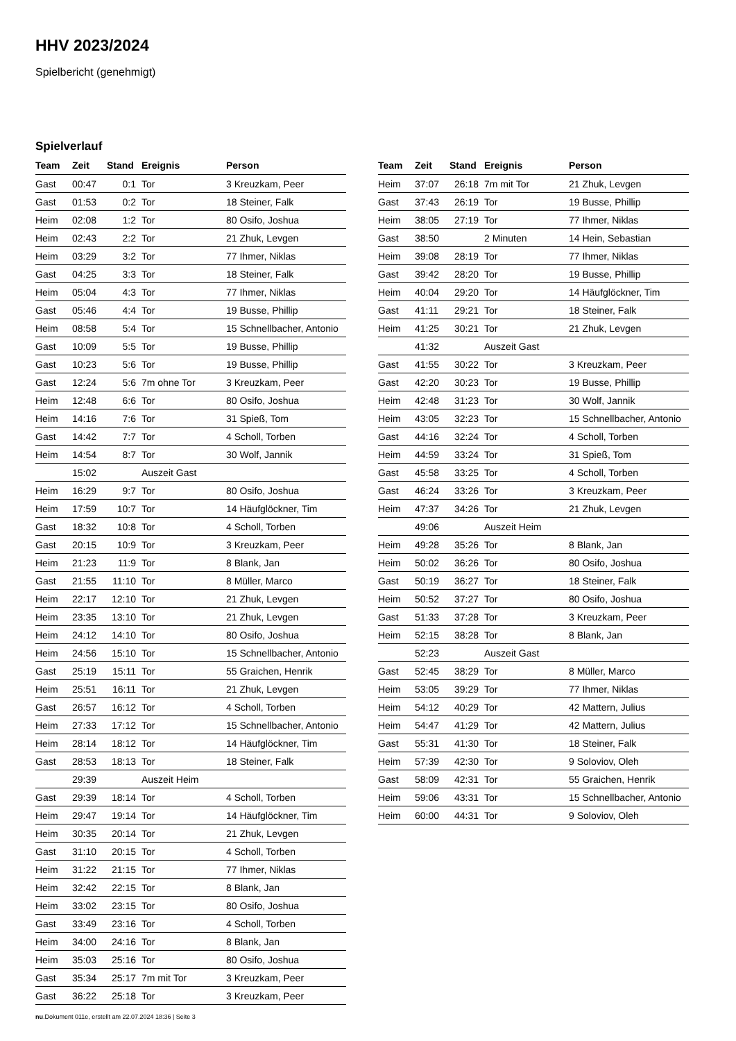HHV 2023/2024
Spielbericht (genehmigt)
Spielverlauf
| Team | Zeit | Stand | Ereignis | Person |
| --- | --- | --- | --- | --- |
| Gast | 00:47 | 0:1 | Tor | 3 Kreuzkam, Peer |
| Gast | 01:53 | 0:2 | Tor | 18 Steiner, Falk |
| Heim | 02:08 | 1:2 | Tor | 80 Osifo, Joshua |
| Heim | 02:43 | 2:2 | Tor | 21 Zhuk, Levgen |
| Heim | 03:29 | 3:2 | Tor | 77 Ihmer, Niklas |
| Gast | 04:25 | 3:3 | Tor | 18 Steiner, Falk |
| Heim | 05:04 | 4:3 | Tor | 77 Ihmer, Niklas |
| Gast | 05:46 | 4:4 | Tor | 19 Busse, Phillip |
| Heim | 08:58 | 5:4 | Tor | 15 Schnellbacher, Antonio |
| Gast | 10:09 | 5:5 | Tor | 19 Busse, Phillip |
| Gast | 10:23 | 5:6 | Tor | 19 Busse, Phillip |
| Gast | 12:24 | 5:6 | 7m ohne Tor | 3 Kreuzkam, Peer |
| Heim | 12:48 | 6:6 | Tor | 80 Osifo, Joshua |
| Heim | 14:16 | 7:6 | Tor | 31 Spieß, Tom |
| Gast | 14:42 | 7:7 | Tor | 4 Scholl, Torben |
| Heim | 14:54 | 8:7 | Tor | 30 Wolf, Jannik |
| | 15:02 | | Auszeit Gast | |
| Heim | 16:29 | 9:7 | Tor | 80 Osifo, Joshua |
| Heim | 17:59 | 10:7 | Tor | 14 Häufglöckner, Tim |
| Gast | 18:32 | 10:8 | Tor | 4 Scholl, Torben |
| Gast | 20:15 | 10:9 | Tor | 3 Kreuzkam, Peer |
| Heim | 21:23 | 11:9 | Tor | 8 Blank, Jan |
| Gast | 21:55 | 11:10 | Tor | 8 Müller, Marco |
| Heim | 22:17 | 12:10 | Tor | 21 Zhuk, Levgen |
| Heim | 23:35 | 13:10 | Tor | 21 Zhuk, Levgen |
| Heim | 24:12 | 14:10 | Tor | 80 Osifo, Joshua |
| Heim | 24:56 | 15:10 | Tor | 15 Schnellbacher, Antonio |
| Gast | 25:19 | 15:11 | Tor | 55 Graichen, Henrik |
| Heim | 25:51 | 16:11 | Tor | 21 Zhuk, Levgen |
| Gast | 26:57 | 16:12 | Tor | 4 Scholl, Torben |
| Heim | 27:33 | 17:12 | Tor | 15 Schnellbacher, Antonio |
| Heim | 28:14 | 18:12 | Tor | 14 Häufglöckner, Tim |
| Gast | 28:53 | 18:13 | Tor | 18 Steiner, Falk |
| | 29:39 | | Auszeit Heim | |
| Gast | 29:39 | 18:14 | Tor | 4 Scholl, Torben |
| Heim | 29:47 | 19:14 | Tor | 14 Häufglöckner, Tim |
| Heim | 30:35 | 20:14 | Tor | 21 Zhuk, Levgen |
| Gast | 31:10 | 20:15 | Tor | 4 Scholl, Torben |
| Heim | 31:22 | 21:15 | Tor | 77 Ihmer, Niklas |
| Heim | 32:42 | 22:15 | Tor | 8 Blank, Jan |
| Heim | 33:02 | 23:15 | Tor | 80 Osifo, Joshua |
| Gast | 33:49 | 23:16 | Tor | 4 Scholl, Torben |
| Heim | 34:00 | 24:16 | Tor | 8 Blank, Jan |
| Heim | 35:03 | 25:16 | Tor | 80 Osifo, Joshua |
| Gast | 35:34 | 25:17 | 7m mit Tor | 3 Kreuzkam, Peer |
| Gast | 36:22 | 25:18 | Tor | 3 Kreuzkam, Peer |
| Team | Zeit | Stand | Ereignis | Person |
| --- | --- | --- | --- | --- |
| Heim | 37:07 | 26:18 | 7m mit Tor | 21 Zhuk, Levgen |
| Gast | 37:43 | 26:19 | Tor | 19 Busse, Phillip |
| Heim | 38:05 | 27:19 | Tor | 77 Ihmer, Niklas |
| Gast | 38:50 | | 2 Minuten | 14 Hein, Sebastian |
| Heim | 39:08 | 28:19 | Tor | 77 Ihmer, Niklas |
| Gast | 39:42 | 28:20 | Tor | 19 Busse, Phillip |
| Heim | 40:04 | 29:20 | Tor | 14 Häufglöckner, Tim |
| Gast | 41:11 | 29:21 | Tor | 18 Steiner, Falk |
| Heim | 41:25 | 30:21 | Tor | 21 Zhuk, Levgen |
| | 41:32 | | Auszeit Gast | |
| Gast | 41:55 | 30:22 | Tor | 3 Kreuzkam, Peer |
| Gast | 42:20 | 30:23 | Tor | 19 Busse, Phillip |
| Heim | 42:48 | 31:23 | Tor | 30 Wolf, Jannik |
| Heim | 43:05 | 32:23 | Tor | 15 Schnellbacher, Antonio |
| Gast | 44:16 | 32:24 | Tor | 4 Scholl, Torben |
| Heim | 44:59 | 33:24 | Tor | 31 Spieß, Tom |
| Gast | 45:58 | 33:25 | Tor | 4 Scholl, Torben |
| Gast | 46:24 | 33:26 | Tor | 3 Kreuzkam, Peer |
| Heim | 47:37 | 34:26 | Tor | 21 Zhuk, Levgen |
| | 49:06 | | Auszeit Heim | |
| Heim | 49:28 | 35:26 | Tor | 8 Blank, Jan |
| Heim | 50:02 | 36:26 | Tor | 80 Osifo, Joshua |
| Gast | 50:19 | 36:27 | Tor | 18 Steiner, Falk |
| Heim | 50:52 | 37:27 | Tor | 80 Osifo, Joshua |
| Gast | 51:33 | 37:28 | Tor | 3 Kreuzkam, Peer |
| Heim | 52:15 | 38:28 | Tor | 8 Blank, Jan |
| | 52:23 | | Auszeit Gast | |
| Gast | 52:45 | 38:29 | Tor | 8 Müller, Marco |
| Heim | 53:05 | 39:29 | Tor | 77 Ihmer, Niklas |
| Heim | 54:12 | 40:29 | Tor | 42 Mattern, Julius |
| Heim | 54:47 | 41:29 | Tor | 42 Mattern, Julius |
| Gast | 55:31 | 41:30 | Tor | 18 Steiner, Falk |
| Heim | 57:39 | 42:30 | Tor | 9 Soloviov, Oleh |
| Gast | 58:09 | 42:31 | Tor | 55 Graichen, Henrik |
| Heim | 59:06 | 43:31 | Tor | 15 Schnellbacher, Antonio |
| Heim | 60:00 | 44:31 | Tor | 9 Soloviov, Oleh |
nu.Dokument 011e, erstellt am 22.07.2024 18:36 | Seite 3